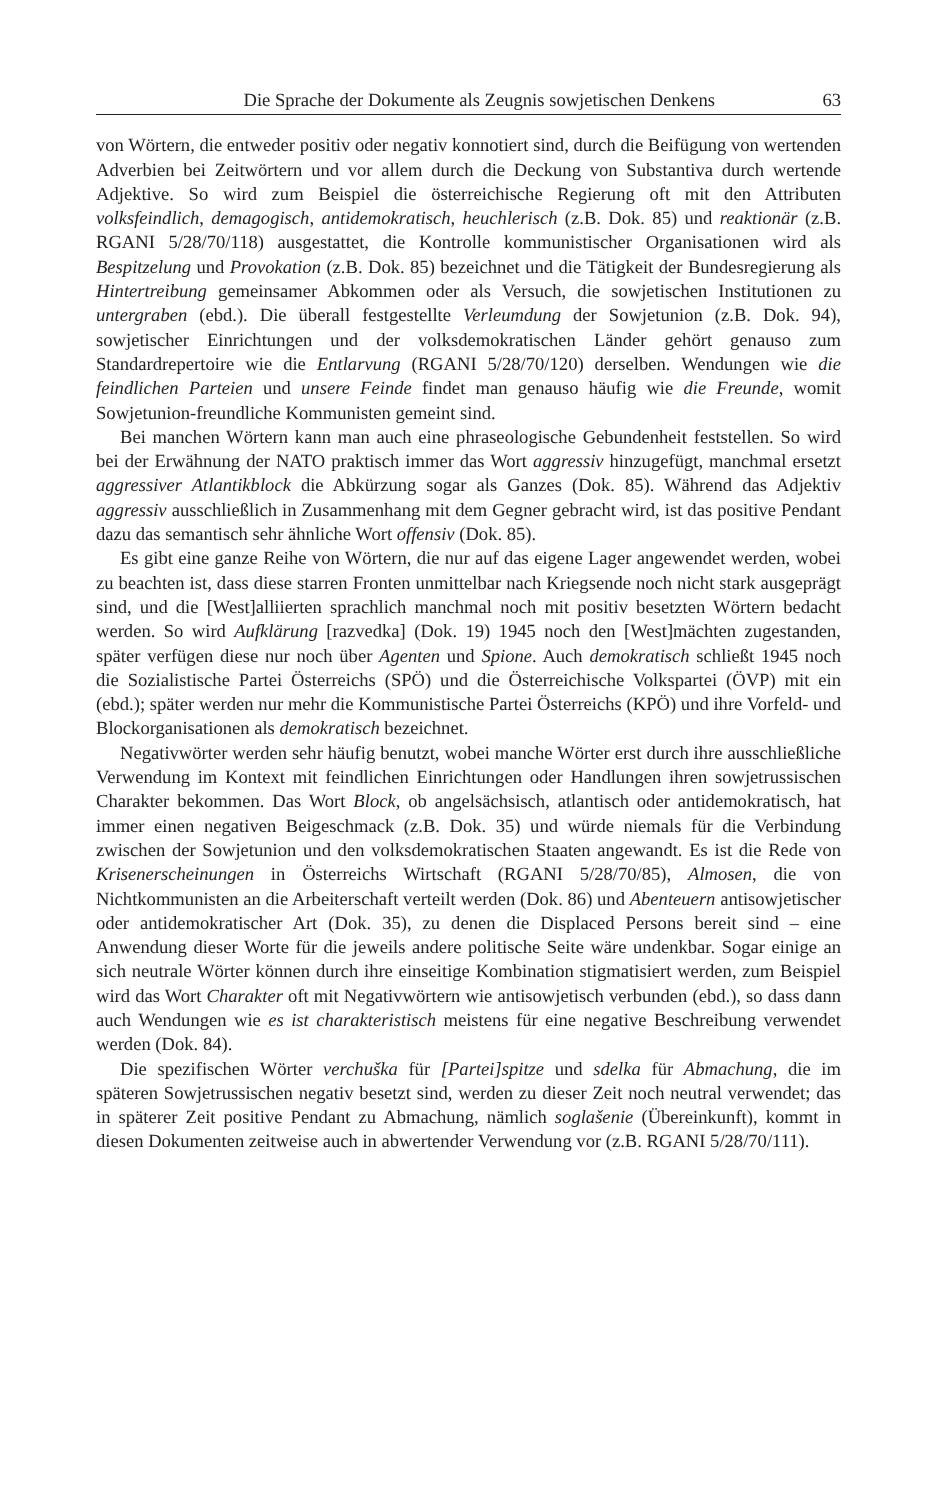Die Sprache der Dokumente als Zeugnis sowjetischen Denkens 63
von Wörtern, die entweder positiv oder negativ konnotiert sind, durch die Beifügung von wertenden Adverbien bei Zeitwörtern und vor allem durch die Deckung von Substantiva durch wertende Adjektive. So wird zum Beispiel die österreichische Regierung oft mit den Attributen volksfeindlich, demagogisch, antidemokratisch, heuchlerisch (z.B. Dok. 85) und reaktionär (z.B. RGANI 5/28/70/118) ausgestattet, die Kontrolle kommunistischer Organisationen wird als Bespitzelung und Provokation (z.B. Dok. 85) bezeichnet und die Tätigkeit der Bundesregierung als Hintertreibung gemeinsamer Abkommen oder als Versuch, die sowjetischen Institutionen zu untergraben (ebd.). Die überall festgestellte Verleumdung der Sowjetunion (z.B. Dok. 94), sowjetischer Einrichtungen und der volksdemokratischen Länder gehört genauso zum Standardrepertoire wie die Entlarvung (RGANI 5/28/70/120) derselben. Wendungen wie die feindlichen Parteien und unsere Feinde findet man genauso häufig wie die Freunde, womit Sowjetunion-freundliche Kommunisten gemeint sind.
Bei manchen Wörtern kann man auch eine phraseologische Gebundenheit feststellen. So wird bei der Erwähnung der NATO praktisch immer das Wort aggressiv hinzugefügt, manchmal ersetzt aggressiver Atlantikblock die Abkürzung sogar als Ganzes (Dok. 85). Während das Adjektiv aggressiv ausschließlich in Zusammenhang mit dem Gegner gebracht wird, ist das positive Pendant dazu das semantisch sehr ähnliche Wort offensiv (Dok. 85).
Es gibt eine ganze Reihe von Wörtern, die nur auf das eigene Lager angewendet werden, wobei zu beachten ist, dass diese starren Fronten unmittelbar nach Kriegsende noch nicht stark ausgeprägt sind, und die [West]alliierten sprachlich manchmal noch mit positiv besetzten Wörtern bedacht werden. So wird Aufklärung [razvedka] (Dok. 19) 1945 noch den [West]mächten zugestanden, später verfügen diese nur noch über Agenten und Spione. Auch demokratisch schließt 1945 noch die Sozialistische Partei Österreichs (SPÖ) und die Österreichische Volkspartei (ÖVP) mit ein (ebd.); später werden nur mehr die Kommunistische Partei Österreichs (KPÖ) und ihre Vorfeld- und Blockorganisationen als demokratisch bezeichnet.
Negativwörter werden sehr häufig benutzt, wobei manche Wörter erst durch ihre ausschließliche Verwendung im Kontext mit feindlichen Einrichtungen oder Handlungen ihren sowjetrussischen Charakter bekommen. Das Wort Block, ob angelsächsisch, atlantisch oder antidemokratisch, hat immer einen negativen Beigeschmack (z.B. Dok. 35) und würde niemals für die Verbindung zwischen der Sowjetunion und den volksdemokratischen Staaten angewandt. Es ist die Rede von Krisenerscheinungen in Österreichs Wirtschaft (RGANI 5/28/70/85), Almosen, die von Nichtkommunisten an die Arbeiterschaft verteilt werden (Dok. 86) und Abenteuern antisowjetischer oder antidemokratischer Art (Dok. 35), zu denen die Displaced Persons bereit sind – eine Anwendung dieser Worte für die jeweils andere politische Seite wäre undenkbar. Sogar einige an sich neutrale Wörter können durch ihre einseitige Kombination stigmatisiert werden, zum Beispiel wird das Wort Charakter oft mit Negativwörtern wie antisowjetisch verbunden (ebd.), so dass dann auch Wendungen wie es ist charakteristisch meistens für eine negative Beschreibung verwendet werden (Dok. 84).
Die spezifischen Wörter verchuška für [Partei]spitze und sdelka für Abmachung, die im späteren Sowjetrussischen negativ besetzt sind, werden zu dieser Zeit noch neutral verwendet; das in späterer Zeit positive Pendant zu Abmachung, nämlich soglašenie (Übereinkunft), kommt in diesen Dokumenten zeitweise auch in abwertender Verwendung vor (z.B. RGANI 5/28/70/111).